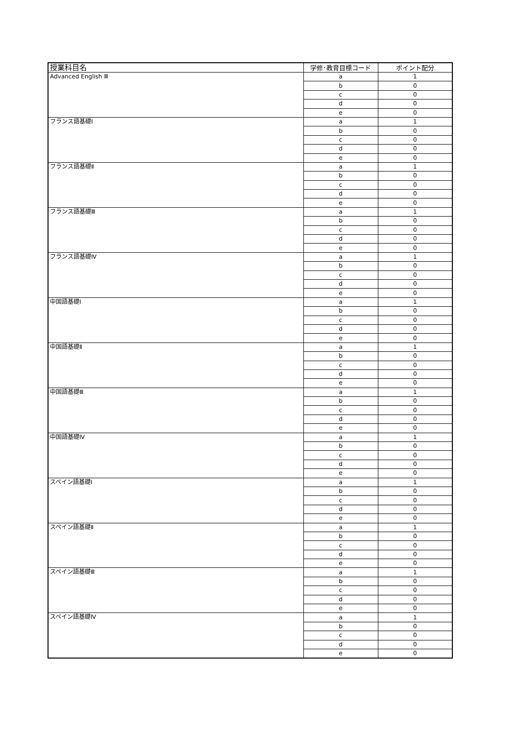| 授業科目名 | 学修･教育目標コード | ポイント配分 |
| --- | --- | --- |
| Advanced English Ⅲ | a | 1 |
| | b | 0 |
| | c | 0 |
| | d | 0 |
| | e | 0 |
| フランス語基礎Ⅰ | a | 1 |
| | b | 0 |
| | c | 0 |
| | d | 0 |
| | e | 0 |
| フランス語基礎Ⅱ | a | 1 |
| | b | 0 |
| | c | 0 |
| | d | 0 |
| | e | 0 |
| フランス語基礎Ⅲ | a | 1 |
| | b | 0 |
| | c | 0 |
| | d | 0 |
| | e | 0 |
| フランス語基礎Ⅳ | a | 1 |
| | b | 0 |
| | c | 0 |
| | d | 0 |
| | e | 0 |
| 中国語基礎Ⅰ | a | 1 |
| | b | 0 |
| | c | 0 |
| | d | 0 |
| | e | 0 |
| 中国語基礎Ⅱ | a | 1 |
| | b | 0 |
| | c | 0 |
| | d | 0 |
| | e | 0 |
| 中国語基礎Ⅲ | a | 1 |
| | b | 0 |
| | c | 0 |
| | d | 0 |
| | e | 0 |
| 中国語基礎Ⅳ | a | 1 |
| | b | 0 |
| | c | 0 |
| | d | 0 |
| | e | 0 |
| スペイン語基礎Ⅰ | a | 1 |
| | b | 0 |
| | c | 0 |
| | d | 0 |
| | e | 0 |
| スペイン語基礎Ⅱ | a | 1 |
| | b | 0 |
| | c | 0 |
| | d | 0 |
| | e | 0 |
| スペイン語基礎Ⅲ | a | 1 |
| | b | 0 |
| | c | 0 |
| | d | 0 |
| | e | 0 |
| スペイン語基礎Ⅳ | a | 1 |
| | b | 0 |
| | c | 0 |
| | d | 0 |
| | e | 0 |